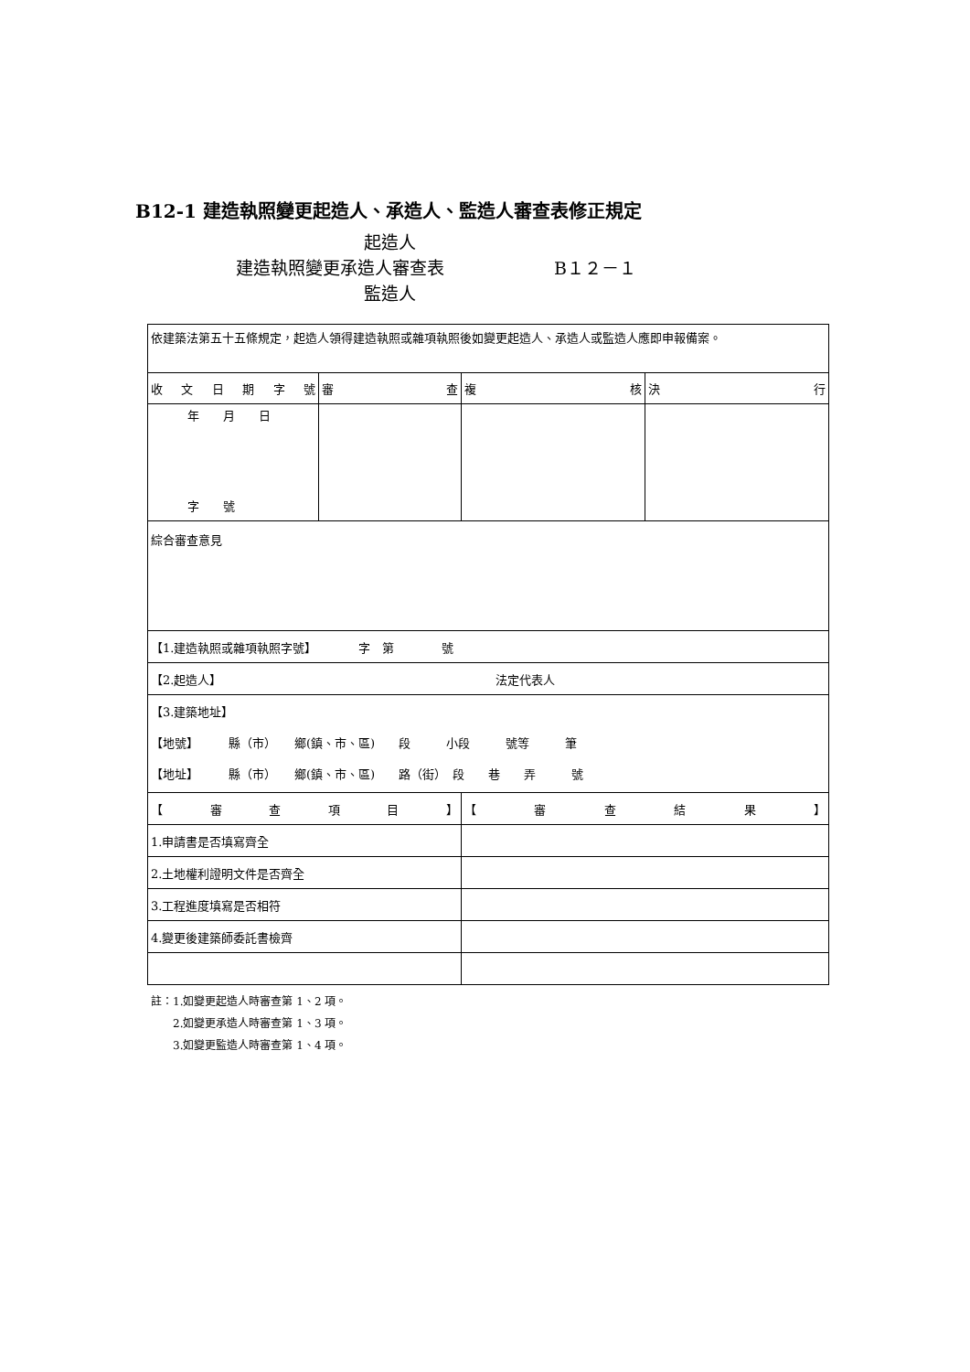B12-1 建造執照變更起造人、承造人、監造人審查表修正規定
起造人
建造執照變更承造人審查表 B１２－１
監造人
| 依建築法第五十五條規定，起造人領得建造執照或雜項執照後如變更起造人、承造人或監造人應即申報備案。 | | | |
| 收 文 日 期 字 號 | 審 查 | 複 核 | 決 行 |
| 年 月 日 字 號 | | | |
| 綜合審查意見 | | | |
| 【1.建造執照或雜項執照字號】 字 第 號 | | | |
| 【2.起造人】 法定代表人 | | | |
| 【3.建築地址】 【地號】 縣（市） 鄉(鎮、市、區) 段 小段 號等 筆 【地址】 縣（市） 鄉(鎮、市、區) 路（街） 段 巷 弄 號 | | | |
| 【 審 查 項 目 】 | | 【 審 查 結 果 】 | |
| 1.申請書是否填寫齊全 | | | |
| 2.土地權利證明文件是否齊全 | | | |
| 3.工程進度填寫是否相符 | | | |
| 4.變更後建築師委託書檢齊 | | | |
註：1.如變更起造人時審查第 1、2 項。
　　2.如變更承造人時審查第 1、3 項。
　　3.如變更監造人時審查第 1、4 項。